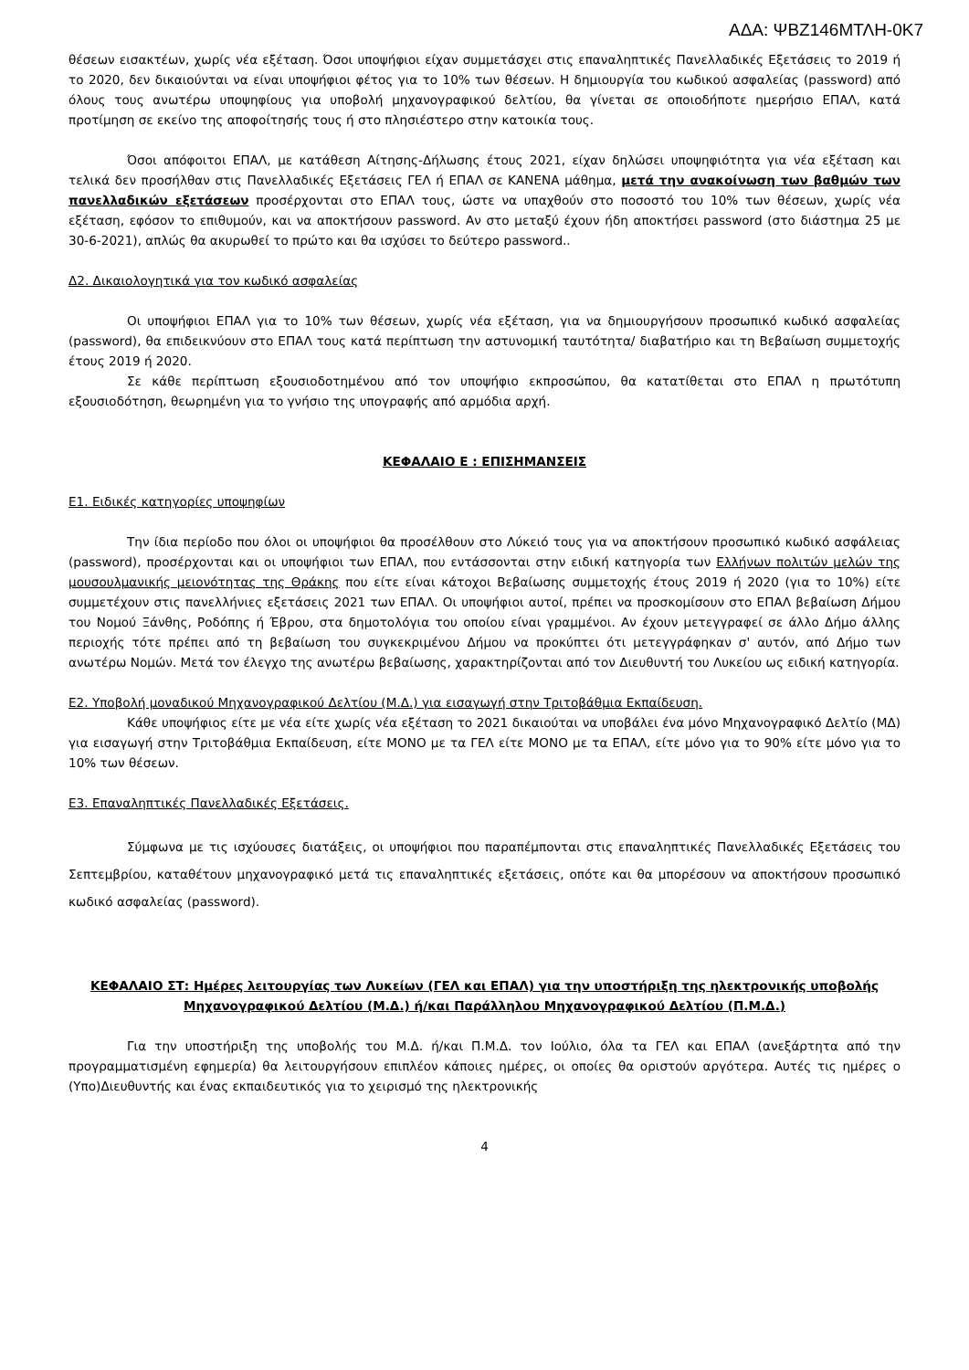ΑΔΑ: ΨΒΖ146ΜΤΛΗ-0Κ7
θέσεων εισακτέων, χωρίς νέα εξέταση. Όσοι υποψήφιοι είχαν συμμετάσχει στις επαναληπτικές Πανελλαδικές Εξετάσεις το 2019 ή το 2020, δεν δικαιούνται να είναι υποψήφιοι φέτος για το 10% των θέσεων. Η δημιουργία του κωδικού ασφαλείας (password) από όλους τους ανωτέρω υποψηφίους για υποβολή μηχανογραφικού δελτίου, θα γίνεται σε οποιοδήποτε ημερήσιο ΕΠΑΛ, κατά προτίμηση σε εκείνο της αποφοίτησής τους ή στο πλησιέστερο στην κατοικία τους.
Όσοι απόφοιτοι ΕΠΑΛ, με κατάθεση Αίτησης-Δήλωσης έτους 2021, είχαν δηλώσει υποψηφιότητα για νέα εξέταση και τελικά δεν προσήλθαν στις Πανελλαδικές Εξετάσεις ΓΕΛ ή ΕΠΑΛ σε ΚΑΝΕΝΑ μάθημα, μετά την ανακοίνωση των βαθμών των πανελλαδικών εξετάσεων προσέρχονται στο ΕΠΑΛ τους, ώστε να υπαχθούν στο ποσοστό του 10% των θέσεων, χωρίς νέα εξέταση, εφόσον το επιθυμούν, και να αποκτήσουν password. Αν στο μεταξύ έχουν ήδη αποκτήσει password (στο διάστημα 25 με 30-6-2021), απλώς θα ακυρωθεί το πρώτο και θα ισχύσει το δεύτερο password..
Δ2. Δικαιολογητικά για τον κωδικό ασφαλείας
Οι υποψήφιοι ΕΠΑΛ για το 10% των θέσεων, χωρίς νέα εξέταση, για να δημιουργήσουν προσωπικό κωδικό ασφαλείας (password), θα επιδεικνύουν στο ΕΠΑΛ τους κατά περίπτωση την αστυνομική ταυτότητα/ διαβατήριο και τη Βεβαίωση συμμετοχής έτους 2019 ή 2020.
Σε κάθε περίπτωση εξουσιοδοτημένου από τον υποψήφιο εκπροσώπου, θα κατατίθεται στο ΕΠΑΛ η πρωτότυπη εξουσιοδότηση, θεωρημένη για το γνήσιο της υπογραφής από αρμόδια αρχή.
ΚΕΦΑΛΑΙΟ Ε : ΕΠΙΣΗΜΑΝΣΕΙΣ
Ε1. Ειδικές κατηγορίες υποψηφίων
Την ίδια περίοδο που όλοι οι υποψήφιοι θα προσέλθουν στο Λύκειό τους για να αποκτήσουν προσωπικό κωδικό ασφάλειας (password), προσέρχονται και οι υποψήφιοι των ΕΠΑΛ, που εντάσσονται στην ειδική κατηγορία των Ελλήνων πολιτών μελών της μουσουλμανικής μειονότητας της Θράκης που είτε είναι κάτοχοι Βεβαίωσης συμμετοχής έτους 2019 ή 2020 (για το 10%) είτε συμμετέχουν στις πανελλήνιες εξετάσεις 2021 των ΕΠΑΛ. Οι υποψήφιοι αυτοί, πρέπει να προσκομίσουν στο ΕΠΑΛ βεβαίωση Δήμου του Νομού Ξάνθης, Ροδόπης ή Έβρου, στα δημοτολόγια του οποίου είναι γραμμένοι. Αν έχουν μετεγγραφεί σε άλλο Δήμο άλλης περιοχής τότε πρέπει από τη βεβαίωση του συγκεκριμένου Δήμου να προκύπτει ότι μετεγγράφηκαν σ' αυτόν, από Δήμο των ανωτέρω Νομών. Μετά τον έλεγχο της ανωτέρω βεβαίωσης, χαρακτηρίζονται από τον Διευθυντή του Λυκείου ως ειδική κατηγορία.
Ε2. Υποβολή μοναδικού Μηχανογραφικού Δελτίου (Μ.Δ.) για εισαγωγή στην Τριτοβάθμια Εκπαίδευση.
Κάθε υποψήφιος είτε με νέα είτε χωρίς νέα εξέταση το 2021 δικαιούται να υποβάλει ένα μόνο Μηχανογραφικό Δελτίο (ΜΔ) για εισαγωγή στην Τριτοβάθμια Εκπαίδευση, είτε ΜΟΝΟ με τα ΓΕΛ είτε ΜΟΝΟ με τα ΕΠΑΛ, είτε μόνο για το 90% είτε μόνο για το 10% των θέσεων.
Ε3. Επαναληπτικές Πανελλαδικές Εξετάσεις.
Σύμφωνα με τις ισχύουσες διατάξεις, οι υποψήφιοι που παραπέμπονται στις επαναληπτικές Πανελλαδικές Εξετάσεις του Σεπτεμβρίου, καταθέτουν μηχανογραφικό μετά τις επαναληπτικές εξετάσεις, οπότε και θα μπορέσουν να αποκτήσουν προσωπικό κωδικό ασφαλείας (password).
ΚΕΦΑΛΑΙΟ ΣΤ: Ημέρες λειτουργίας των Λυκείων (ΓΕΛ και ΕΠΑΛ) για την υποστήριξη της ηλεκτρονικής υποβολής Μηχανογραφικού Δελτίου (Μ.Δ.) ή/και Παράλληλου Μηχανογραφικού Δελτίου (Π.Μ.Δ.)
Για την υποστήριξη της υποβολής του Μ.Δ. ή/και Π.Μ.Δ. τον Ιούλιο, όλα τα ΓΕΛ και ΕΠΑΛ (ανεξάρτητα από την προγραμματισμένη εφημερία) θα λειτουργήσουν επιπλέον κάποιες ημέρες, οι οποίες θα οριστούν αργότερα. Αυτές τις ημέρες ο (Υπο)Διευθυντής και ένας εκπαιδευτικός για το χειρισμό της ηλεκτρονικής
4